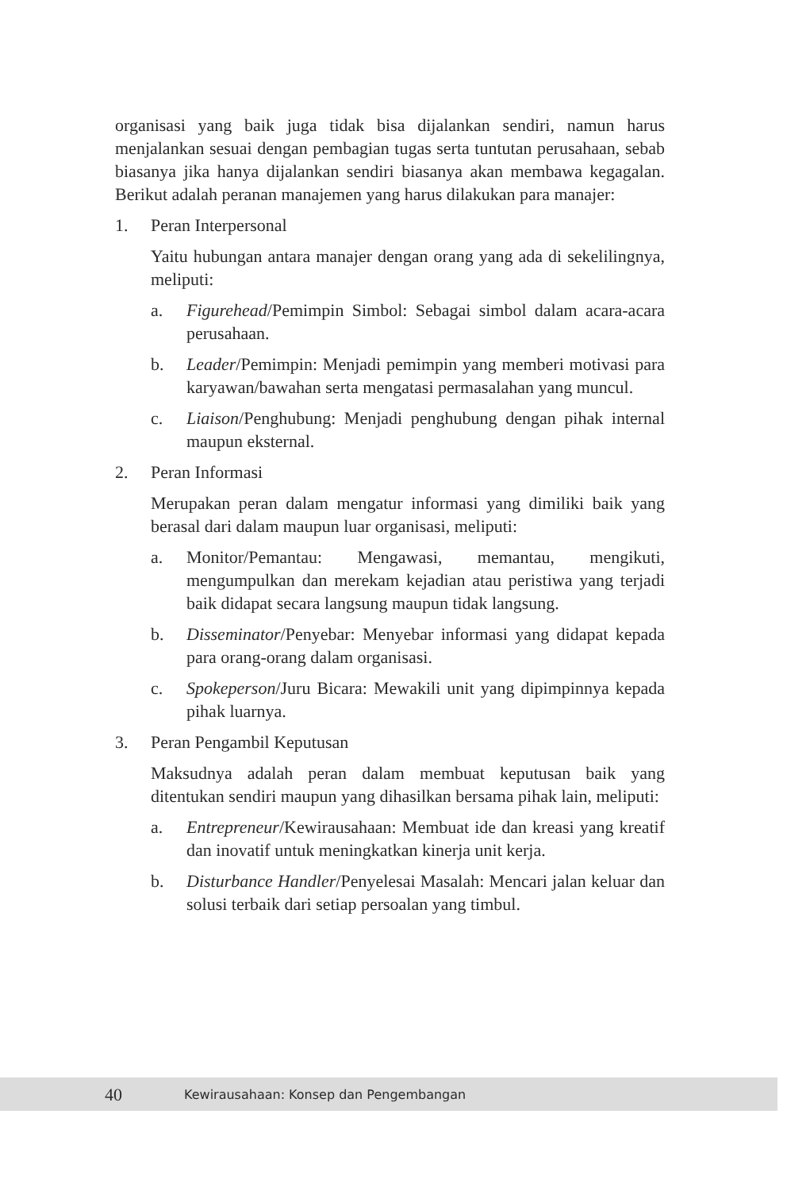organisasi yang baik juga tidak bisa dijalankan sendiri, namun harus menjalankan sesuai dengan pembagian tugas serta tuntutan perusahaan, sebab biasanya jika hanya dijalankan sendiri biasanya akan membawa kegagalan. Berikut adalah peranan manajemen yang harus dilakukan para manajer:
1. Peran Interpersonal
Yaitu hubungan antara manajer dengan orang yang ada di sekelilingnya, meliputi:
a. Figurehead/Pemimpin Simbol: Sebagai simbol dalam acara-acara perusahaan.
b. Leader/Pemimpin: Menjadi pemimpin yang memberi motivasi para karyawan/bawahan serta mengatasi permasalahan yang muncul.
c. Liaison/Penghubung: Menjadi penghubung dengan pihak internal maupun eksternal.
2. Peran Informasi
Merupakan peran dalam mengatur informasi yang dimiliki baik yang berasal dari dalam maupun luar organisasi, meliputi:
a. Monitor/Pemantau: Mengawasi, memantau, mengikuti, mengumpulkan dan merekam kejadian atau peristiwa yang terjadi baik didapat secara langsung maupun tidak langsung.
b. Disseminator/Penyebar: Menyebar informasi yang didapat kepada para orang-orang dalam organisasi.
c. Spokeperson/Juru Bicara: Mewakili unit yang dipimpinnya kepada pihak luarnya.
3. Peran Pengambil Keputusan
Maksudnya adalah peran dalam membuat keputusan baik yang ditentukan sendiri maupun yang dihasilkan bersama pihak lain, meliputi:
a. Entrepreneur/Kewirausahaan: Membuat ide dan kreasi yang kreatif dan inovatif untuk meningkatkan kinerja unit kerja.
b. Disturbance Handler/Penyelesai Masalah: Mencari jalan keluar dan solusi terbaik dari setiap persoalan yang timbul.
40 Kewirausahaan: Konsep dan Pengembangan